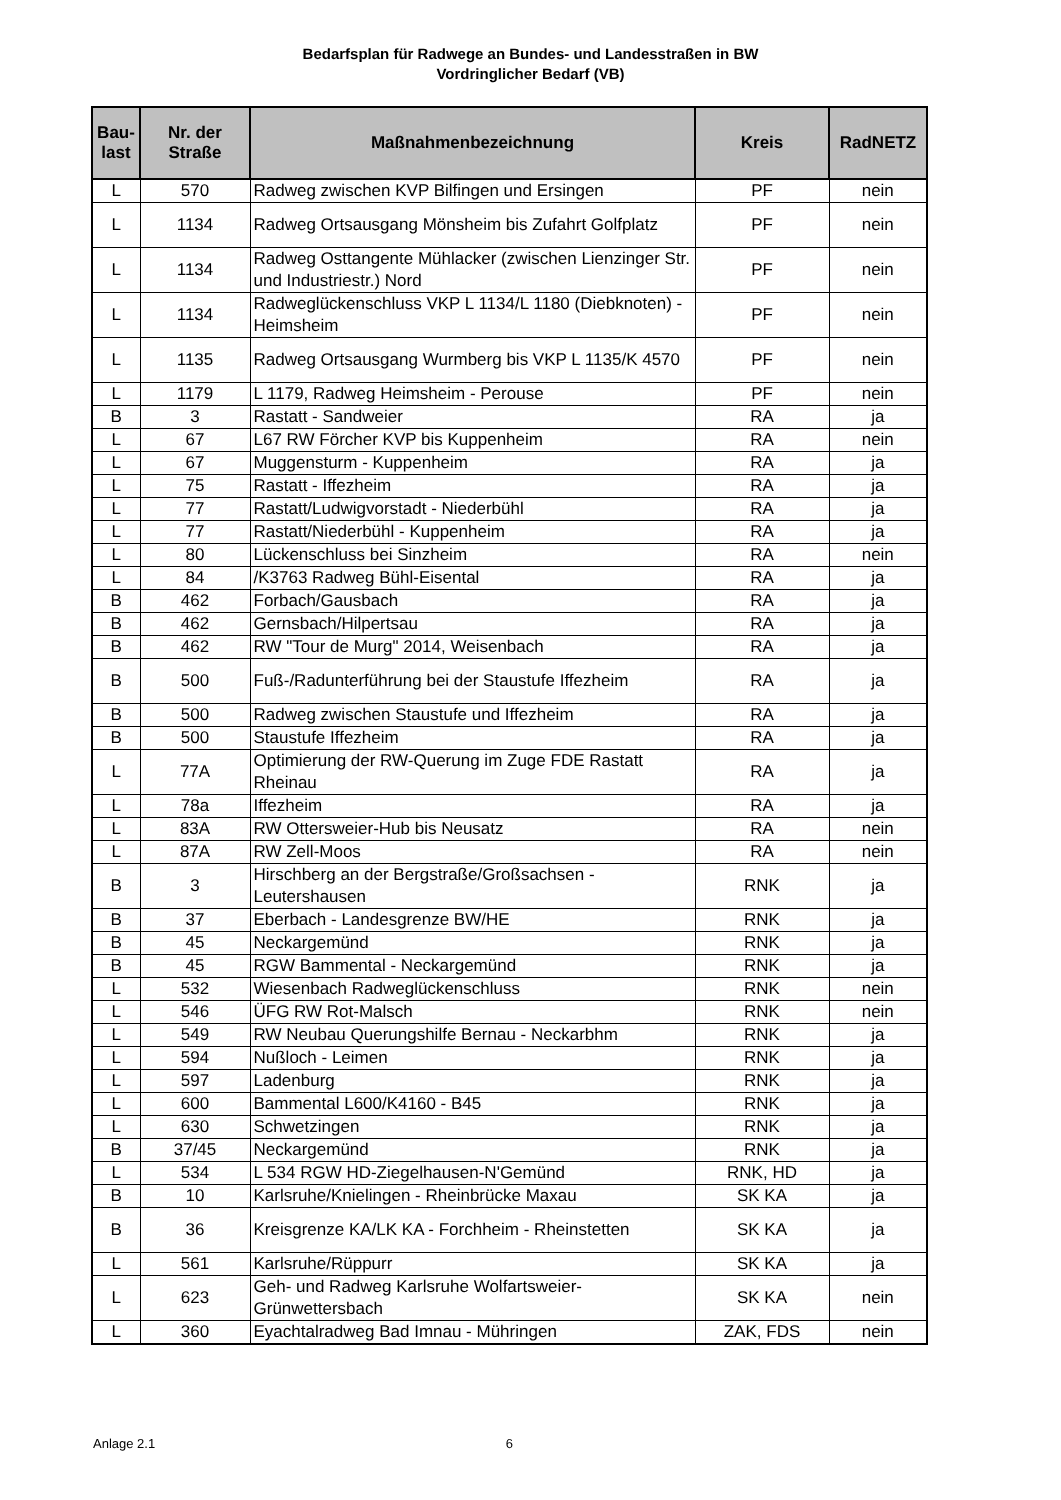Bedarfsplan für Radwege an Bundes- und Landesstraßen in BW
Vordringlicher Bedarf (VB)
| Bau- last | Nr. der Straße | Maßnahmenbezeichnung | Kreis | RadNETZ |
| --- | --- | --- | --- | --- |
| L | 570 | Radweg zwischen KVP Bilfingen und Ersingen | PF | nein |
| L | 1134 | Radweg Ortsausgang Mönsheim bis Zufahrt Golfplatz | PF | nein |
| L | 1134 | Radweg Osttangente Mühlacker (zwischen Lienzinger Str. und Industriestr.) Nord | PF | nein |
| L | 1134 | Radweglückenschluss VKP L 1134/L 1180 (Diebknoten) - Heimsheim | PF | nein |
| L | 1135 | Radweg Ortsausgang Wurmberg bis VKP L 1135/K 4570 | PF | nein |
| L | 1179 | L 1179, Radweg Heimsheim - Perouse | PF | nein |
| B | 3 | Rastatt - Sandweier | RA | ja |
| L | 67 | L67 RW Förcher KVP bis Kuppenheim | RA | nein |
| L | 67 | Muggensturm - Kuppenheim | RA | ja |
| L | 75 | Rastatt - Iffezheim | RA | ja |
| L | 77 | Rastatt/Ludwigvorstadt - Niederbühl | RA | ja |
| L | 77 | Rastatt/Niederbühl - Kuppenheim | RA | ja |
| L | 80 | Lückenschluss bei Sinzheim | RA | nein |
| L | 84 | /K3763 Radweg Bühl-Eisental | RA | ja |
| B | 462 | Forbach/Gausbach | RA | ja |
| B | 462 | Gernsbach/Hilpertsau | RA | ja |
| B | 462 | RW "Tour de Murg" 2014, Weisenbach | RA | ja |
| B | 500 | Fuß-/Radunterführung bei der Staustufe Iffezheim | RA | ja |
| B | 500 | Radweg zwischen Staustufe und Iffezheim | RA | ja |
| B | 500 | Staustufe Iffezheim | RA | ja |
| L | 77A | Optimierung der RW-Querung im Zuge FDE Rastatt Rheinau | RA | ja |
| L | 78a | Iffezheim | RA | ja |
| L | 83A | RW Ottersweier-Hub bis Neusatz | RA | nein |
| L | 87A | RW Zell-Moos | RA | nein |
| B | 3 | Hirschberg an der Bergstraße/Großsachsen - Leutershausen | RNK | ja |
| B | 37 | Eberbach - Landesgrenze BW/HE | RNK | ja |
| B | 45 | Neckargemünd | RNK | ja |
| B | 45 | RGW Bammental - Neckargemünd | RNK | ja |
| L | 532 | Wiesenbach Radweglückenschluss | RNK | nein |
| L | 546 | ÜFG RW Rot-Malsch | RNK | nein |
| L | 549 | RW Neubau Querungshilfe Bernau - Neckarbhm | RNK | ja |
| L | 594 | Nußloch - Leimen | RNK | ja |
| L | 597 | Ladenburg | RNK | ja |
| L | 600 | Bammental L600/K4160 - B45 | RNK | ja |
| L | 630 | Schwetzingen | RNK | ja |
| B | 37/45 | Neckargemünd | RNK | ja |
| L | 534 | L 534 RGW HD-Ziegelhausen-N'Gemünd | RNK, HD | ja |
| B | 10 | Karlsruhe/Knielingen - Rheinbrücke Maxau | SK KA | ja |
| B | 36 | Kreisgrenze KA/LK KA - Forchheim - Rheinstetten | SK KA | ja |
| L | 561 | Karlsruhe/Rüppurr | SK KA | ja |
| L | 623 | Geh- und Radweg Karlsruhe Wolfartsweier-Grünwettersbach | SK KA | nein |
| L | 360 | Eyachtalradweg Bad Imnau - Mühringen | ZAK, FDS | nein |
Anlage 2.1 6